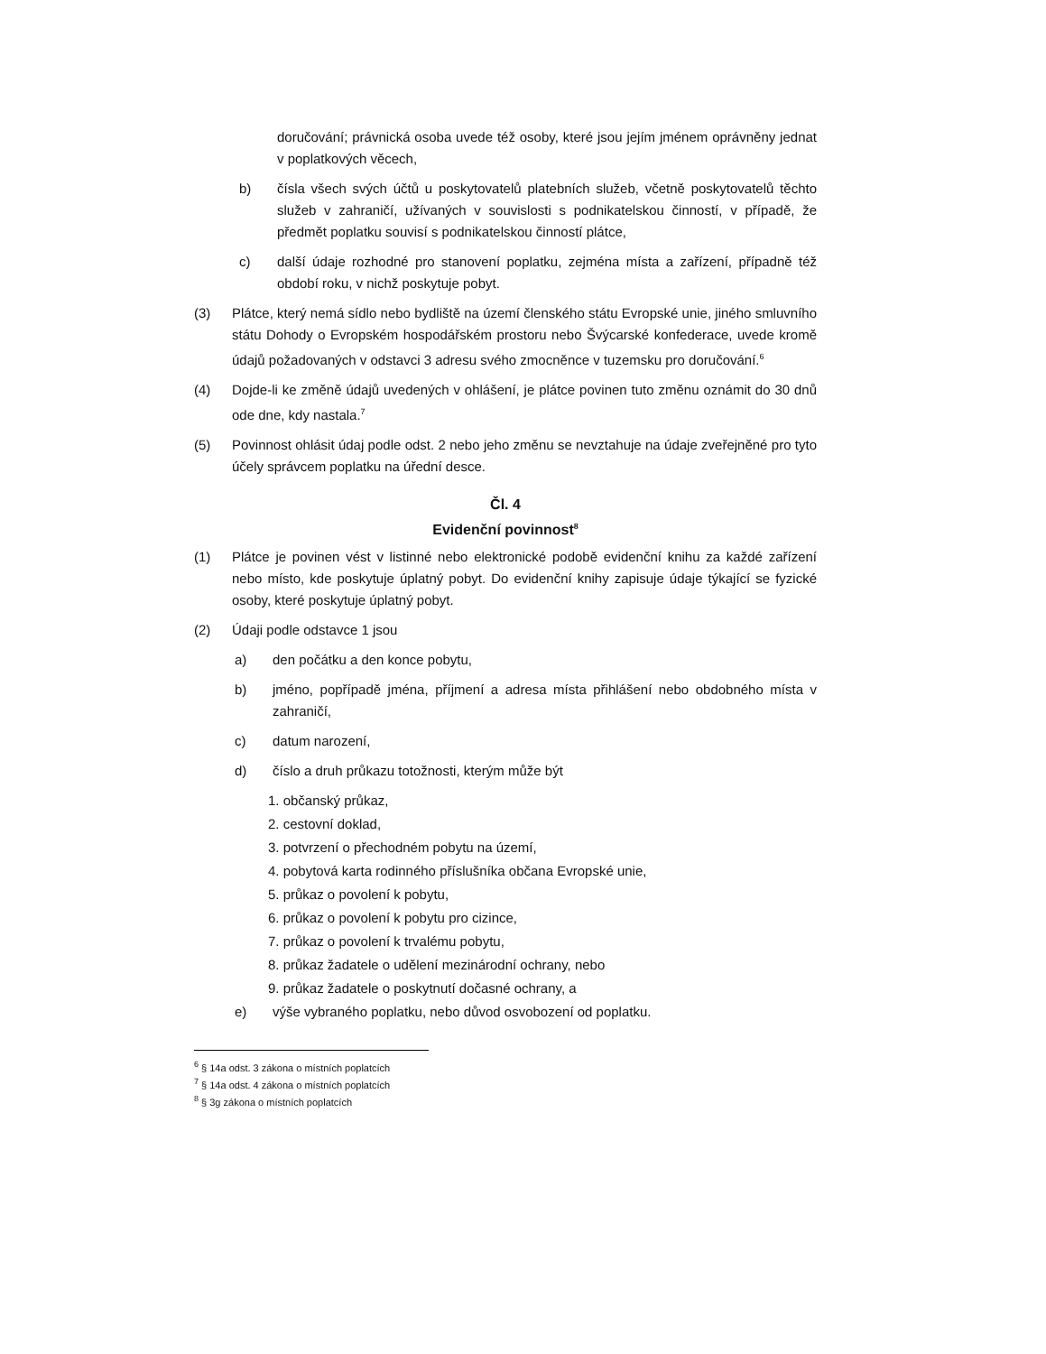doručování; právnická osoba uvede též osoby, které jsou jejím jménem oprávněny jednat v poplatkových věcech,
b) čísla všech svých účtů u poskytovatelů platebních služeb, včetně poskytovatelů těchto služeb v zahraničí, užívaných v souvislosti s podnikatelskou činností, v případě, že předmět poplatku souvisí s podnikatelskou činností plátce,
c) další údaje rozhodné pro stanovení poplatku, zejména místa a zařízení, případně též období roku, v nichž poskytuje pobyt.
(3) Plátce, který nemá sídlo nebo bydliště na území členského státu Evropské unie, jiného smluvního státu Dohody o Evropském hospodářském prostoru nebo Švýcarské konfederace, uvede kromě údajů požadovaných v odstavci 3 adresu svého zmocněnce v tuzemsku pro doručování.<sup>6</sup>
(4) Dojde-li ke změně údajů uvedených v ohlášení, je plátce povinen tuto změnu oznámit do 30 dnů ode dne, kdy nastala.<sup>7</sup>
(5) Povinnost ohlásit údaj podle odst. 2 nebo jeho změnu se nevztahuje na údaje zveřejněné pro tyto účely správcem poplatku na úřední desce.
Čl. 4
Evidenční povinnost<sup>8</sup>
(1) Plátce je povinen vést v listinné nebo elektronické podobě evidenční knihu za každé zařízení nebo místo, kde poskytuje úplatný pobyt. Do evidenční knihy zapisuje údaje týkající se fyzické osoby, které poskytuje úplatný pobyt.
(2) Údaji podle odstavce 1 jsou
a) den počátku a den konce pobytu,
b) jméno, popřípadě jména, příjmení a adresa místa přihlášení nebo obdobného místa v zahraničí,
c) datum narození,
d) číslo a druh průkazu totožnosti, kterým může být
1. občanský průkaz,
2. cestovní doklad,
3. potvrzení o přechodném pobytu na území,
4. pobytová karta rodinného příslušníka občana Evropské unie,
5. průkaz o povolení k pobytu,
6. průkaz o povolení k pobytu pro cizince,
7. průkaz o povolení k trvalému pobytu,
8. průkaz žadatele o udělení mezinárodní ochrany, nebo
9. průkaz žadatele o poskytnutí dočasné ochrany, a
e) výše vybraného poplatku, nebo důvod osvobození od poplatku.
<sup>6</sup> § 14a odst. 3 zákona o místních poplatcích
<sup>7</sup> § 14a odst. 4 zákona o místních poplatcích
<sup>8</sup> § 3g zákona o místních poplatcích